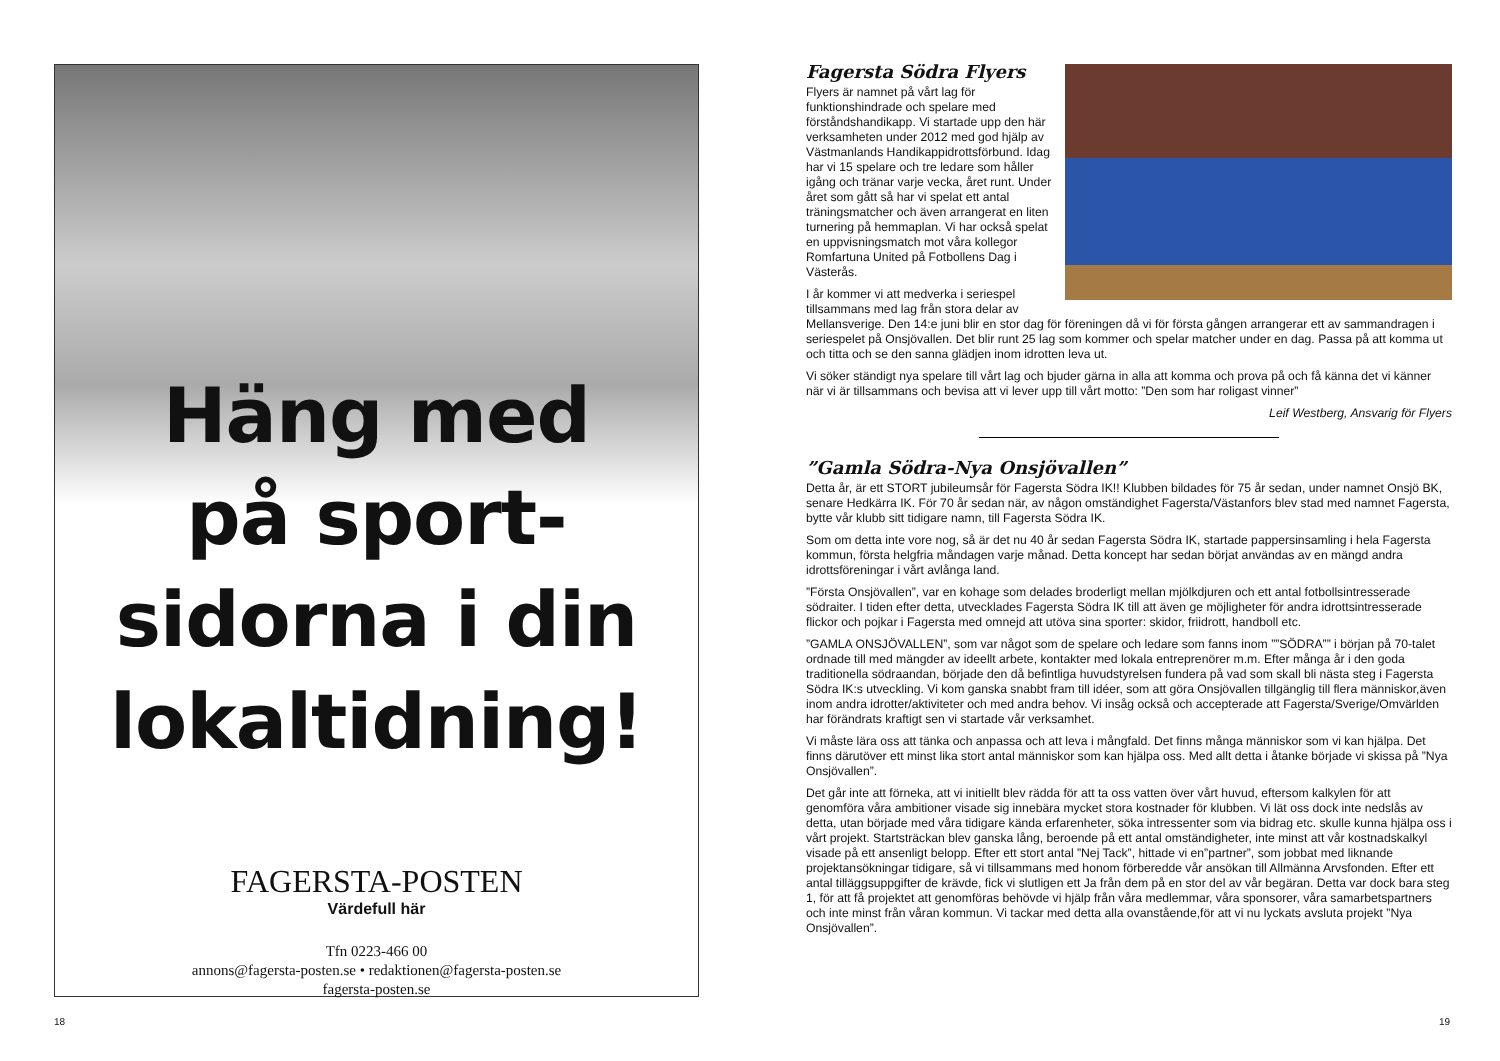Häng med
på sport-
sidorna i din
lokaltidning!
FAGERSTA-POSTEN
Värdefull här
Tfn 0223-466 00
annons@fagersta-posten.se • redaktionen@fagersta-posten.se
fagersta-posten.se
18
Fagersta Södra Flyers
Flyers är namnet på vårt lag för funktionshindrade och spelare med förståndshandikapp. Vi startade upp den här verksamheten under 2012 med god hjälp av Västmanlands Handikappidrottsförbund. Idag har vi 15 spelare och tre ledare som håller igång och tränar varje vecka, året runt. Under året som gått så har vi spelat ett antal träningsmatcher och även arrangerat en liten turnering på hemmaplan. Vi har också spelat en uppvisningsmatch mot våra kollegor Romfartuna United på Fotbollens Dag i Västerås.
I år kommer vi att medverka i seriespel tillsammans med lag från stora delar av Mellansverige. Den 14:e juni blir en stor dag för föreningen då vi för första gången arrangerar ett av sammandragen i seriespelet på Onsjövallen. Det blir runt 25 lag som kommer och spelar matcher under en dag. Passa på att komma ut och titta och se den sanna glädjen inom idrotten leva ut.
Vi söker ständigt nya spelare till vårt lag och bjuder gärna in alla att komma och prova på och få känna det vi känner när vi är tillsammans och bevisa att vi lever upp till vårt motto: ”Den som har roligast vinner”
Leif Westberg, Ansvarig för Flyers
”Gamla Södra-Nya Onsjövallen”
Detta år, är ett STORT jubileumsår för Fagersta Södra IK!! Klubben bildades för 75 år sedan, under namnet Onsjö BK, senare Hedkärra IK. För 70 år sedan när, av någon omständighet Fagersta/Västanfors blev stad med namnet Fagersta, bytte vår klubb sitt tidigare namn, till Fagersta Södra IK.
Som om detta inte vore nog, så är det nu 40 år sedan Fagersta Södra IK, startade pappersinsamling i hela Fagersta kommun, första helgfria måndagen varje månad. Detta koncept har sedan börjat användas av en mängd andra idrottsföreningar i vårt avlånga land.
”Första Onsjövallen”, var en kohage som delades broderligt mellan mjölkdjuren och ett antal fotbollsintresserade södraiter. I tiden efter detta, utvecklades Fagersta Södra IK till att även ge möjligheter för andra idrottsintresserade flickor och pojkar i Fagersta med omnejd att utöva sina sporter: skidor, friidrott, handboll etc.
”GAMLA ONSJÖVALLEN”, som var något som de spelare och ledare som fanns inom ””SÖDRA”” i början på 70-talet ordnade till med mängder av ideellt arbete, kontakter med lokala entreprenörer m.m. Efter många år i den goda traditionella södraandan, började den då befintliga huvudstyrelsen fundera på vad som skall bli nästa steg i Fagersta Södra IK:s utveckling. Vi kom ganska snabbt fram till idéer, som att göra Onsjövallen tillgänglig till flera människor,även inom andra idrotter/aktiviteter och med andra behov. Vi insåg också och accepterade att Fagersta/Sverige/Omvärlden har förändrats kraftigt sen vi startade vår verksamhet.
Vi måste lära oss att tänka och anpassa och att leva i mångfald. Det finns många människor som vi kan hjälpa. Det finns därutöver ett minst lika stort antal människor som kan hjälpa oss. Med allt detta i åtanke började vi skissa på ”Nya Onsjövallen”.
Det går inte att förneka, att vi initiellt blev rädda för att ta oss vatten över vårt huvud, eftersom kalkylen för att genomföra våra ambitioner visade sig innebära mycket stora kostnader för klubben. Vi lät oss dock inte nedslås av detta, utan började med våra tidigare kända erfarenheter, söka intressenter som via bidrag etc. skulle kunna hjälpa oss i vårt projekt. Startsträckan blev ganska lång, beroende på ett antal omständigheter, inte minst att vår kostnadskalkyl visade på ett ansenligt belopp. Efter ett stort antal ”Nej Tack”, hittade vi en”partner”, som jobbat med liknande projektansökningar tidigare, så vi tillsammans med honom förberedde vår ansökan till Allmänna Arvsfonden. Efter ett antal tilläggsuppgifter de krävde, fick vi slutligen ett Ja från dem på en stor del av vår begäran. Detta var dock bara steg 1, för att få projektet att genomföras behövde vi hjälp från våra medlemmar, våra sponsorer, våra samarbetspartners och inte minst från våran kommun. Vi tackar med detta alla ovanstående,för att vi nu lyckats avsluta projekt ”Nya Onsjövallen”.
19